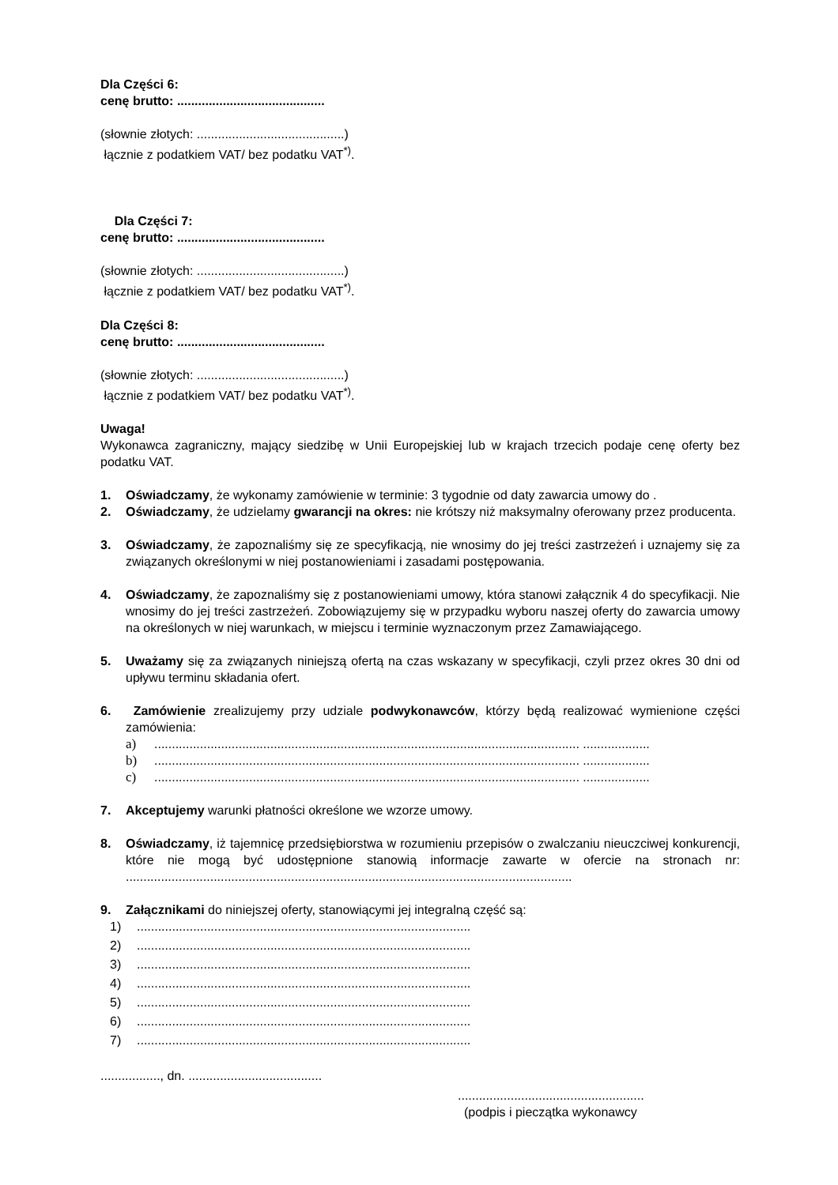Dla Części 6:
cenę brutto: ..........................................
(słownie złotych: ..........................................)
łącznie z podatkiem VAT/ bez podatku VAT<sup>*)</sup>.
Dla Części 7:
cenę brutto: ..........................................
(słownie złotych: ..........................................)
łącznie z podatkiem VAT/ bez podatku VAT<sup>*)</sup>.
Dla Części 8:
cenę brutto: ..........................................
(słownie złotych: ..........................................)
łącznie z podatkiem VAT/ bez podatku VAT<sup>*)</sup>.
Uwaga!
Wykonawca zagraniczny, mający siedzibę w Unii Europejskiej lub w krajach trzecich podaje cenę oferty bez podatku VAT.
1. Oświadczamy, że wykonamy zamówienie w terminie: 3 tygodnie od daty zawarcia umowy do .
2. Oświadczamy, że udzielamy gwarancji na okres: nie krótszy niż maksymalny oferowany przez producenta.
3. Oświadczamy, że zapoznaliśmy się ze specyfikacją, nie wnosimy do jej treści zastrzeżeń i uznajemy się za związanych określonymi w niej postanowieniami i zasadami postępowania.
4. Oświadczamy, że zapoznaliśmy się z postanowieniami umowy, która stanowi załącznik 4 do specyfikacji. Nie wnosimy do jej treści zastrzeżeń. Zobowiązujemy się w przypadku wyboru naszej oferty do zawarcia umowy na określonych w niej warunkach, w miejscu i terminie wyznaczonym przez Zamawiającego.
5. Uważamy się za związanych niniejszą ofertą na czas wskazany w specyfikacji, czyli przez okres 30 dni od upływu terminu składania ofert.
6. Zamówienie zrealizujemy przy udziale podwykonawców, którzy będą realizować wymienione części zamówienia:
a)......................................................................................................................... ...................
b)......................................................................................................................... ...................
c)......................................................................................................................... ...................
7. Akceptujemy warunki płatności określone we wzorze umowy.
8. Oświadczamy, iż tajemnicę przedsiębiorstwa w rozumieniu przepisów o zwalczaniu nieuczciwej konkurencji, które nie mogą być udostępnione stanowią informacje zawarte w ofercie na stronach nr: ...............................................................................................................................
9. Załącznikami do niniejszej oferty, stanowiącymi jej integralną część są:
1)...............................................................................................
2)...............................................................................................
3)...............................................................................................
4)...............................................................................................
5)...............................................................................................
6)...............................................................................................
7)...............................................................................................
................., dn. ......................................
.....................................................
(podpis i pieczątka wykonawcy